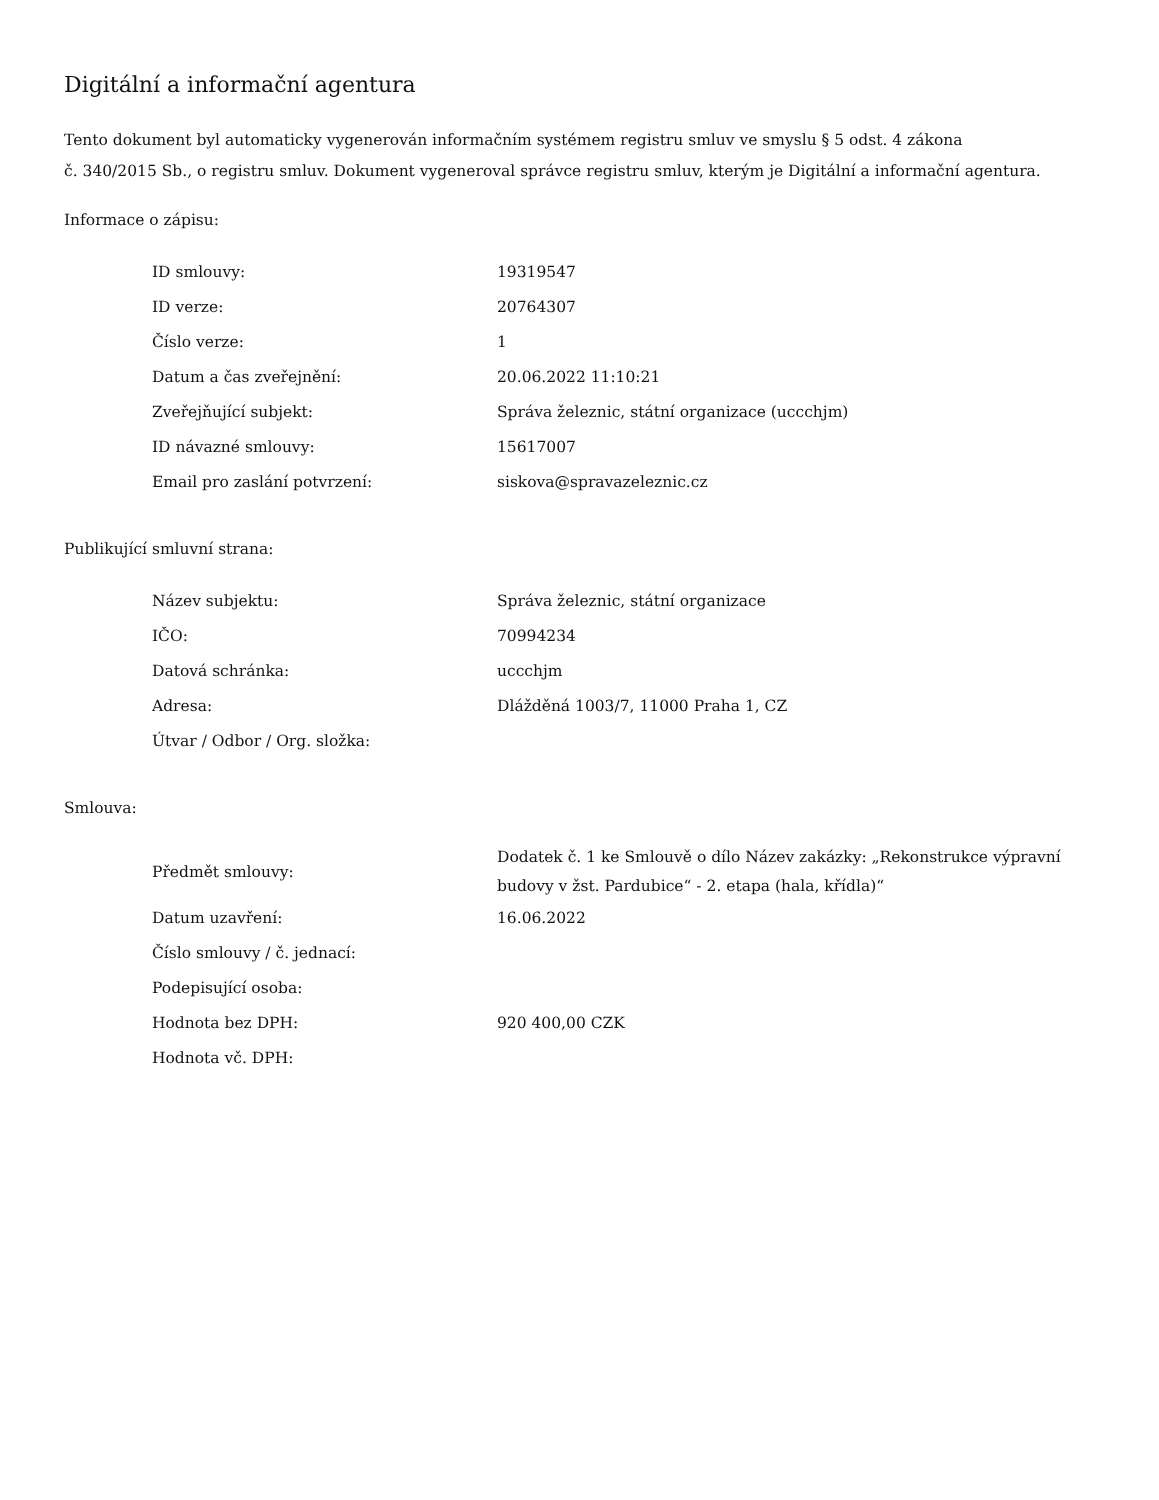Digitální a informační agentura
Tento dokument byl automaticky vygenerován informačním systémem registru smluv ve smyslu § 5 odst. 4 zákona
č. 340/2015 Sb., o registru smluv. Dokument vygeneroval správce registru smluv, kterým je Digitální a informační agentura.
Informace o zápisu:
| ID smlouvy: | 19319547 |
| ID verze: | 20764307 |
| Číslo verze: | 1 |
| Datum a čas zveřejnění: | 20.06.2022 11:10:21 |
| Zveřejňující subjekt: | Správa železnic, státní organizace (uccchjm) |
| ID návazné smlouvy: | 15617007 |
| Email pro zaslání potvrzení: | siskova@spravazeleznic.cz |
Publikující smluvní strana:
| Název subjektu: | Správa železnic, státní organizace |
| IČO: | 70994234 |
| Datová schránka: | uccchjm |
| Adresa: | Dlážděná 1003/7, 11000 Praha 1, CZ |
| Útvar / Odbor / Org. složka: | |
Smlouva:
| Předmět smlouvy: | Dodatek č. 1 ke Smlouvě o dílo Název zakázky: „Rekonstrukce výpravní budovy v žst. Pardubice“ - 2. etapa (hala, křídla)“ |
| Datum uzavření: | 16.06.2022 |
| Číslo smlouvy / č. jednací: | |
| Podepisující osoba: | |
| Hodnota bez DPH: | 920 400,00 CZK |
| Hodnota vč. DPH: | |